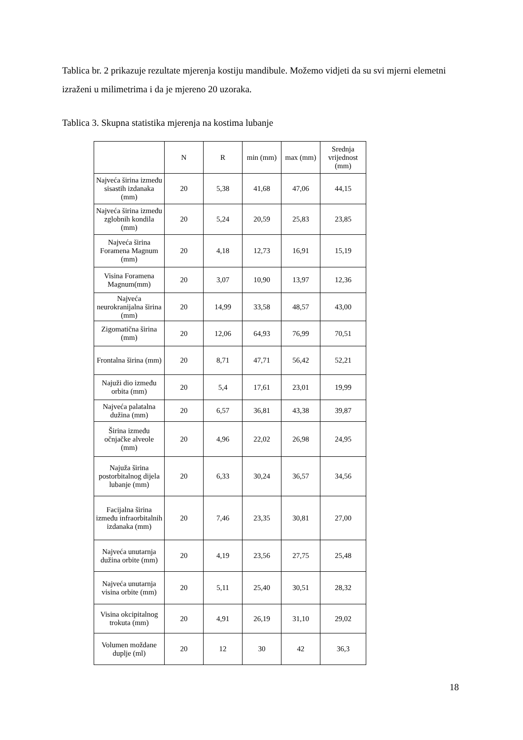Tablica br. 2 prikazuje rezultate mjerenja kostiju mandibule. Možemo vidjeti da su svi mjerni elemetni izraženi u milimetrima i da je mjereno 20 uzoraka.
Tablica 3. Skupna statistika mjerenja na kostima lubanje
| | N | R | min (mm) | max (mm) | Srednja vrijednost (mm) |
| --- | --- | --- | --- | --- | --- |
| Najveća širina između sisastih izdanaka (mm) | 20 | 5,38 | 41,68 | 47,06 | 44,15 |
| Najveća širina između zglobnih kondila (mm) | 20 | 5,24 | 20,59 | 25,83 | 23,85 |
| Najveća širina Foramena Magnum (mm) | 20 | 4,18 | 12,73 | 16,91 | 15,19 |
| Visina Foramena Magnum(mm) | 20 | 3,07 | 10,90 | 13,97 | 12,36 |
| Najveća neurokranijalna širina (mm) | 20 | 14,99 | 33,58 | 48,57 | 43,00 |
| Zigomatična širina (mm) | 20 | 12,06 | 64,93 | 76,99 | 70,51 |
| Frontalna širina (mm) | 20 | 8,71 | 47,71 | 56,42 | 52,21 |
| Najuži dio između orbita (mm) | 20 | 5,4 | 17,61 | 23,01 | 19,99 |
| Najveća palatalna dužina (mm) | 20 | 6,57 | 36,81 | 43,38 | 39,87 |
| Širina između očnjačke alveole (mm) | 20 | 4,96 | 22,02 | 26,98 | 24,95 |
| Najuža širina postorbitalnog dijela lubanje (mm) | 20 | 6,33 | 30,24 | 36,57 | 34,56 |
| Facijalna širina između infraorbitalnih izdanaka (mm) | 20 | 7,46 | 23,35 | 30,81 | 27,00 |
| Najveća unutarnja dužina orbite (mm) | 20 | 4,19 | 23,56 | 27,75 | 25,48 |
| Najveća unutarnja visina orbite (mm) | 20 | 5,11 | 25,40 | 30,51 | 28,32 |
| Visina okcipitalnog trokuta (mm) | 20 | 4,91 | 26,19 | 31,10 | 29,02 |
| Volumen moždane duplje (ml) | 20 | 12 | 30 | 42 | 36,3 |
18